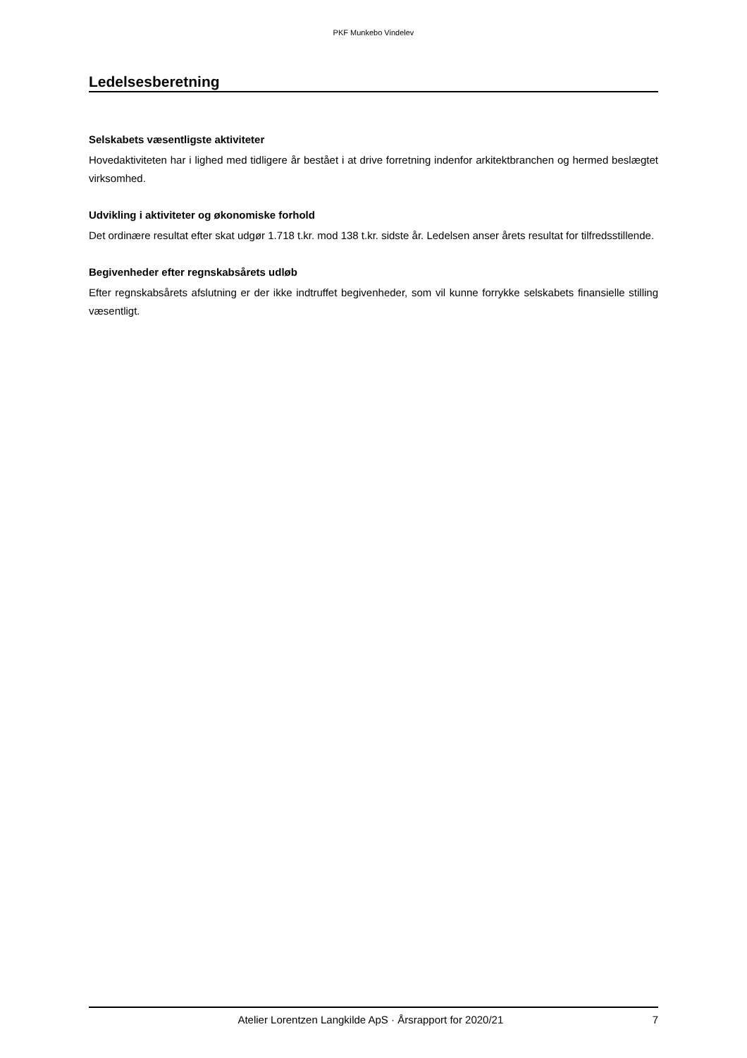PKF Munkebo Vindelev
Ledelsesberetning
Selskabets væsentligste aktiviteter
Hovedaktiviteten har i lighed med tidligere år bestået i at drive forretning indenfor arkitektbranchen og hermed beslægtet virksomhed.
Udvikling i aktiviteter og økonomiske forhold
Det ordinære resultat efter skat udgør 1.718 t.kr. mod 138 t.kr. sidste år. Ledelsen anser årets resultat for tilfredsstillende.
Begivenheder efter regnskabsårets udløb
Efter regnskabsårets afslutning er der ikke indtruffet begivenheder, som vil kunne forrykke selskabets finansielle stilling væsentligt.
Atelier Lorentzen Langkilde ApS · Årsrapport for 2020/21 7